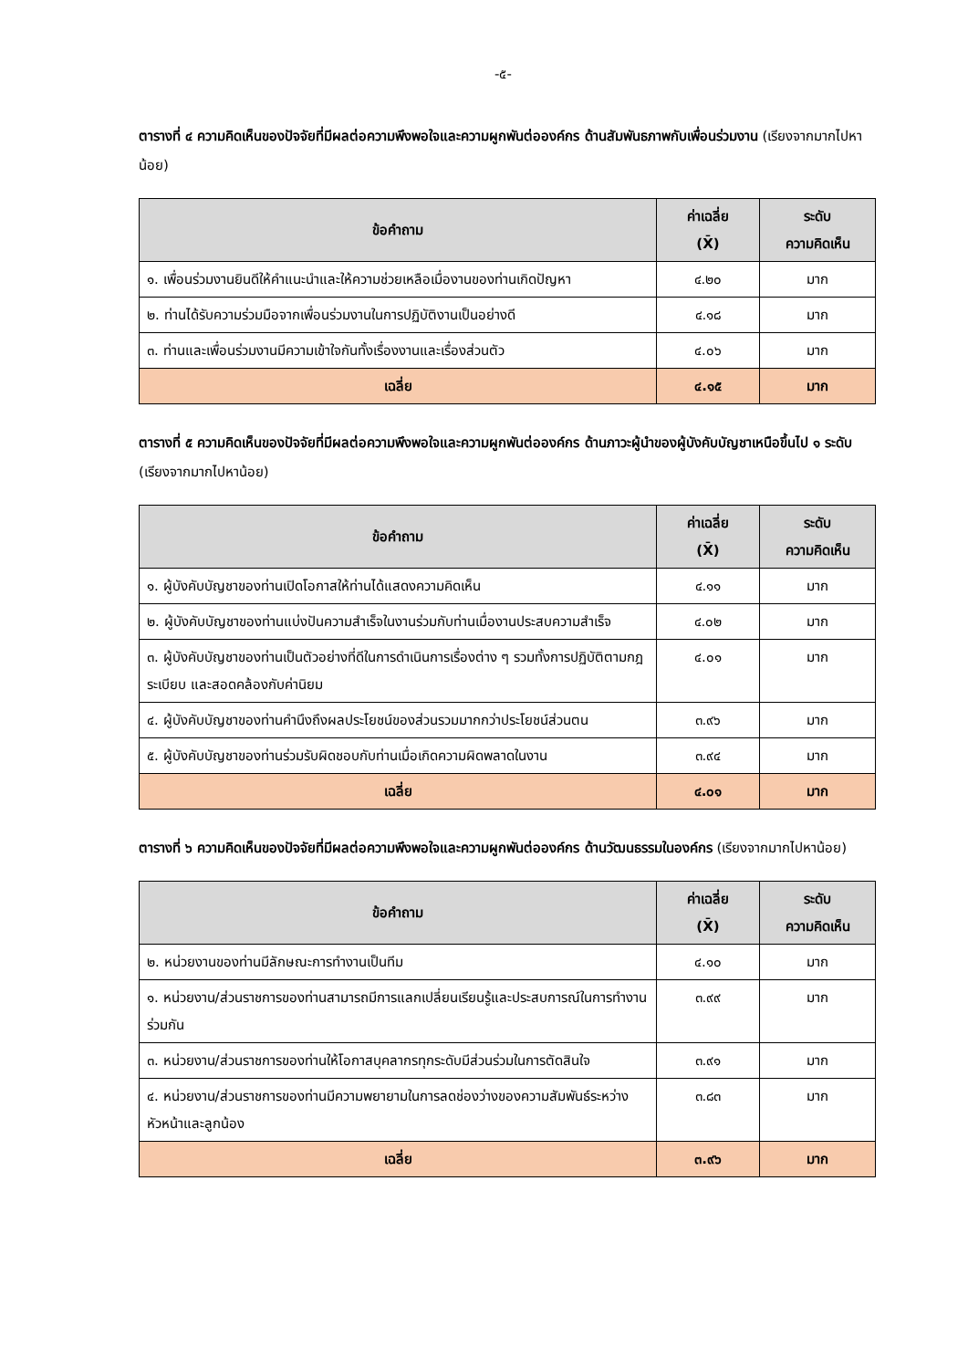-๕-
ตารางที่ ๔ ความคิดเห็นของปัจจัยที่มีผลต่อความพึงพอใจและความผูกพันต่อองค์กร ด้านสัมพันธภาพกับเพื่อนร่วมงาน (เรียงจากมากไปหาน้อย)
| ข้อคำถาม | ค่าเฉลี่ย (X̄) | ระดับ ความคิดเห็น |
| --- | --- | --- |
| ๑. เพื่อนร่วมงานยินดีให้คำแนะนำและให้ความช่วยเหลือเมื่องานของท่านเกิดปัญหา | ๔.๒๐ | มาก |
| ๒. ท่านได้รับความร่วมมือจากเพื่อนร่วมงานในการปฏิบัติงานเป็นอย่างดี | ๔.๑๘ | มาก |
| ๓. ท่านและเพื่อนร่วมงานมีความเข้าใจกันทั้งเรื่องงานและเรื่องส่วนตัว | ๔.๐๖ | มาก |
| เฉลี่ย | ๔.๑๕ | มาก |
ตารางที่ ๕ ความคิดเห็นของปัจจัยที่มีผลต่อความพึงพอใจและความผูกพันต่อองค์กร ด้านภาวะผู้นำของผู้บังคับบัญชาเหนือขึ้นไป ๑ ระดับ (เรียงจากมากไปหาน้อย)
| ข้อคำถาม | ค่าเฉลี่ย (X̄) | ระดับ ความคิดเห็น |
| --- | --- | --- |
| ๑. ผู้บังคับบัญชาของท่านเปิดโอกาสให้ท่านได้แสดงความคิดเห็น | ๔.๑๑ | มาก |
| ๒. ผู้บังคับบัญชาของท่านแบ่งปันความสำเร็จในงานร่วมกับท่านเมื่องานประสบความสำเร็จ | ๔.๐๒ | มาก |
| ๓. ผู้บังคับบัญชาของท่านเป็นตัวอย่างที่ดีในการดำเนินการเรื่องต่าง ๆ รวมทั้งการปฏิบัติตามกฎระเบียบ และสอดคล้องกับค่านิยม | ๔.๐๑ | มาก |
| ๔. ผู้บังคับบัญชาของท่านคำนึงถึงผลประโยชน์ของส่วนรวมมากกว่าประโยชน์ส่วนตน | ๓.๙๖ | มาก |
| ๕. ผู้บังคับบัญชาของท่านร่วมรับผิดชอบกับท่านเมื่อเกิดความผิดพลาดในงาน | ๓.๙๔ | มาก |
| เฉลี่ย | ๔.๐๑ | มาก |
ตารางที่ ๖ ความคิดเห็นของปัจจัยที่มีผลต่อความพึงพอใจและความผูกพันต่อองค์กร ด้านวัฒนธรรมในองค์กร (เรียงจากมากไปหาน้อย)
| ข้อคำถาม | ค่าเฉลี่ย (X̄) | ระดับ ความคิดเห็น |
| --- | --- | --- |
| ๒. หน่วยงานของท่านมีลักษณะการทำงานเป็นทีม | ๔.๑๐ | มาก |
| ๑. หน่วยงาน/ส่วนราชการของท่านสามารถมีการแลกเปลี่ยนเรียนรู้และประสบการณ์ในการทำงานร่วมกัน | ๓.๙๙ | มาก |
| ๓. หน่วยงาน/ส่วนราชการของท่านให้โอกาสบุคลากรทุกระดับมีส่วนร่วมในการตัดสินใจ | ๓.๙๑ | มาก |
| ๔. หน่วยงาน/ส่วนราชการของท่านมีความพยายามในการลดช่องว่างของความสัมพันธ์ระหว่างหัวหน้าและลูกน้อง | ๓.๘๓ | มาก |
| เฉลี่ย | ๓.๙๖ | มาก |